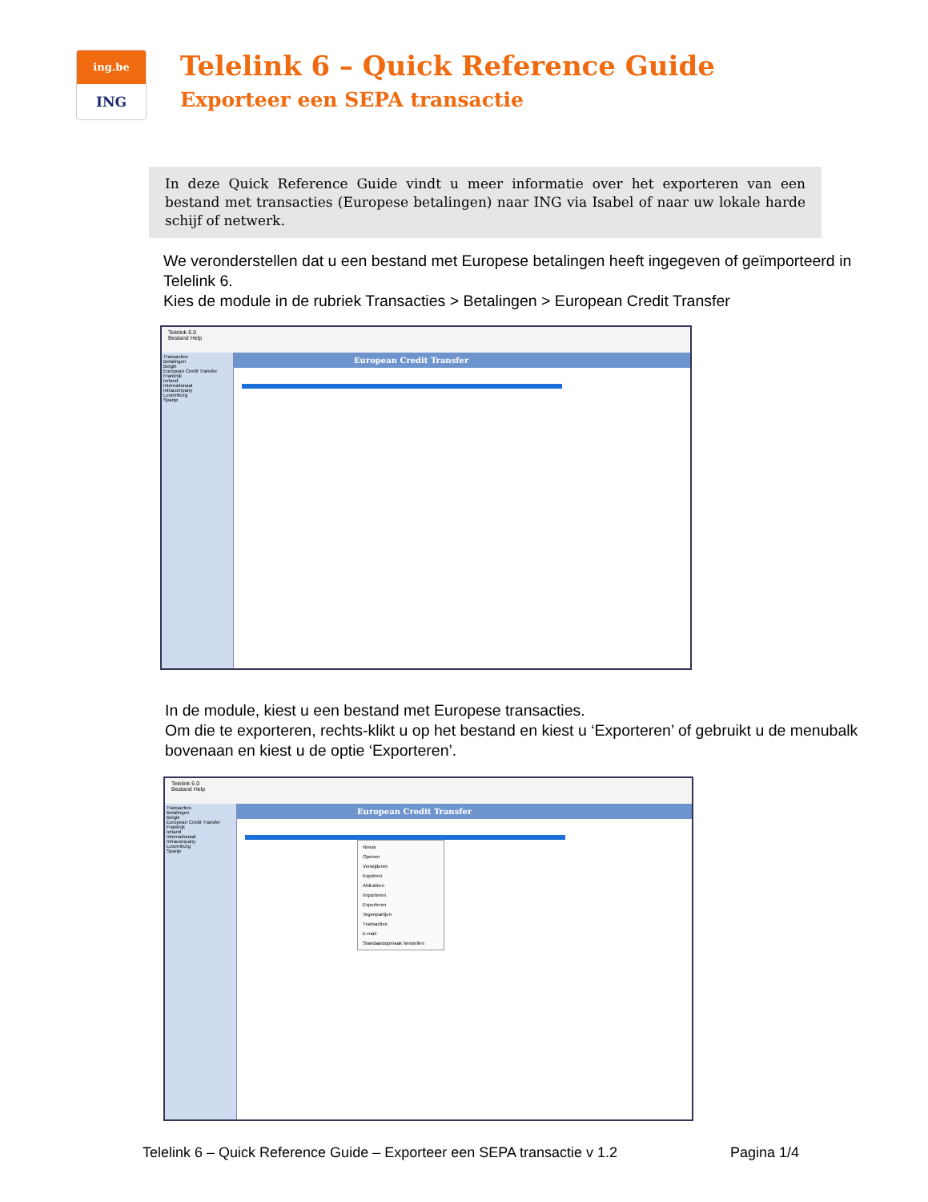ing.be
ING
Telelink 6 – Quick Reference Guide
Exporteer een SEPA transactie
In deze Quick Reference Guide vindt u meer informatie over het exporteren van een bestand met transacties (Europese betalingen) naar ING via Isabel of naar uw lokale harde schijf of netwerk.
We veronderstellen dat u een bestand met Europese betalingen heeft ingegeven of geïmporteerd in Telelink 6.
Kies de module in de rubriek Transacties > Betalingen > European Credit Transfer
Telelink 6.0
Bestand Help
Transacties
Betalingen
België
European Credit Transfer
Frankrijk
Ierland
Internationaal
Intracompany
Luxemburg
Spanje
European Credit Transfer
In de module, kiest u een bestand met Europese transacties.
Om die te exporteren, rechts-klikt u op het bestand en kiest u ‘Exporteren’ of gebruikt u de menubalk bovenaan en kiest u de optie ‘Exporteren’.
Telelink 6.0
Bestand Help
Transacties
Betalingen
België
European Credit Transfer
Frankrijk
Ierland
Internationaal
Intracompany
Luxemburg
Spanje
European Credit Transfer
Nieuw
Openen
Verwijderen
Kopiëren
Afdrukken
Importeren
Exporteren
Tegenpartijen
Transacties
E-mail
Standaardopmaak herstellen
Telelink 6 – Quick Reference Guide – Exporteer een SEPA transactie v 1.2 Pagina 1/4